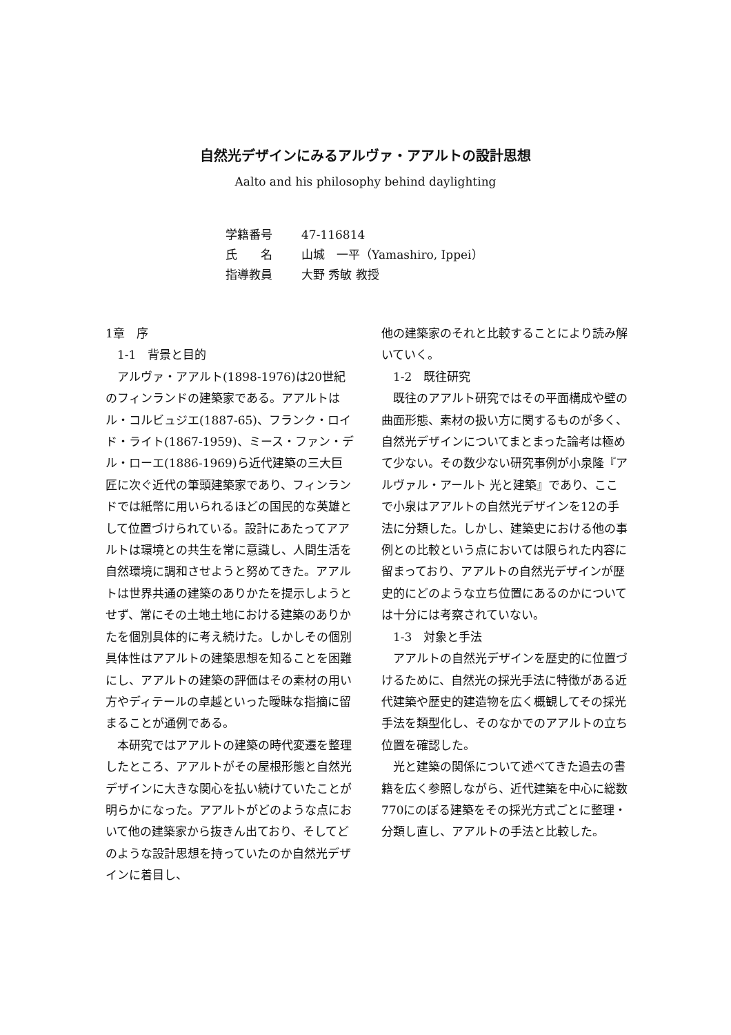自然光デザインにみるアルヴァ・アアルトの設計思想
Aalto and his philosophy behind daylighting
| 学籍番号 | 47-116814 |
| 氏 名 | 山城 一平（Yamashiro, Ippei） |
| 指導教員 | 大野 秀敏 教授 |
1章　序
　1-1　背景と目的
　アルヴァ・アアルト(1898-1976)は20世紀のフィンランドの建築家である。アアルトはル・コルビュジエ(1887-65)、フランク・ロイド・ライト(1867-1959)、ミース・ファン・デル・ローエ(1886-1969)ら近代建築の三大巨匠に次ぐ近代の筆頭建築家であり、フィンランドでは紙幣に用いられるほどの国民的な英雄として位置づけられている。設計にあたってアアルトは環境との共生を常に意識し、人間生活を自然環境に調和させようと努めてきた。アアルトは世界共通の建築のありかたを提示しようとせず、常にその土地土地における建築のありかたを個別具体的に考え続けた。しかしその個別具体性はアアルトの建築思想を知ることを困難にし、アアルトの建築の評価はその素材の用い方やディテールの卓越といった曖昧な指摘に留まることが通例である。
　本研究ではアアルトの建築の時代変遷を整理したところ、アアルトがその屋根形態と自然光デザインに大きな関心を払い続けていたことが明らかになった。アアルトがどのような点において他の建築家から抜きん出ており、そしてどのような設計思想を持っていたのか自然光デザインに着目し、
他の建築家のそれと比較することにより読み解いていく。
　1-2　既往研究
　既往のアアルト研究ではその平面構成や壁の曲面形態、素材の扱い方に関するものが多く、自然光デザインについてまとまった論考は極めて少ない。その数少ない研究事例が小泉隆『アルヴァル・アールト 光と建築』であり、ここで小泉はアアルトの自然光デザインを12の手法に分類した。しかし、建築史における他の事例との比較という点においては限られた内容に留まっており、アアルトの自然光デザインが歴史的にどのような立ち位置にあるのかについては十分には考察されていない。
　1-3　対象と手法
　アアルトの自然光デザインを歴史的に位置づけるために、自然光の採光手法に特徴がある近代建築や歴史的建造物を広く概観してその採光手法を類型化し、そのなかでのアアルトの立ち位置を確認した。
　光と建築の関係について述べてきた過去の書籍を広く参照しながら、近代建築を中心に総数770にのぼる建築をその採光方式ごとに整理・分類し直し、アアルトの手法と比較した。